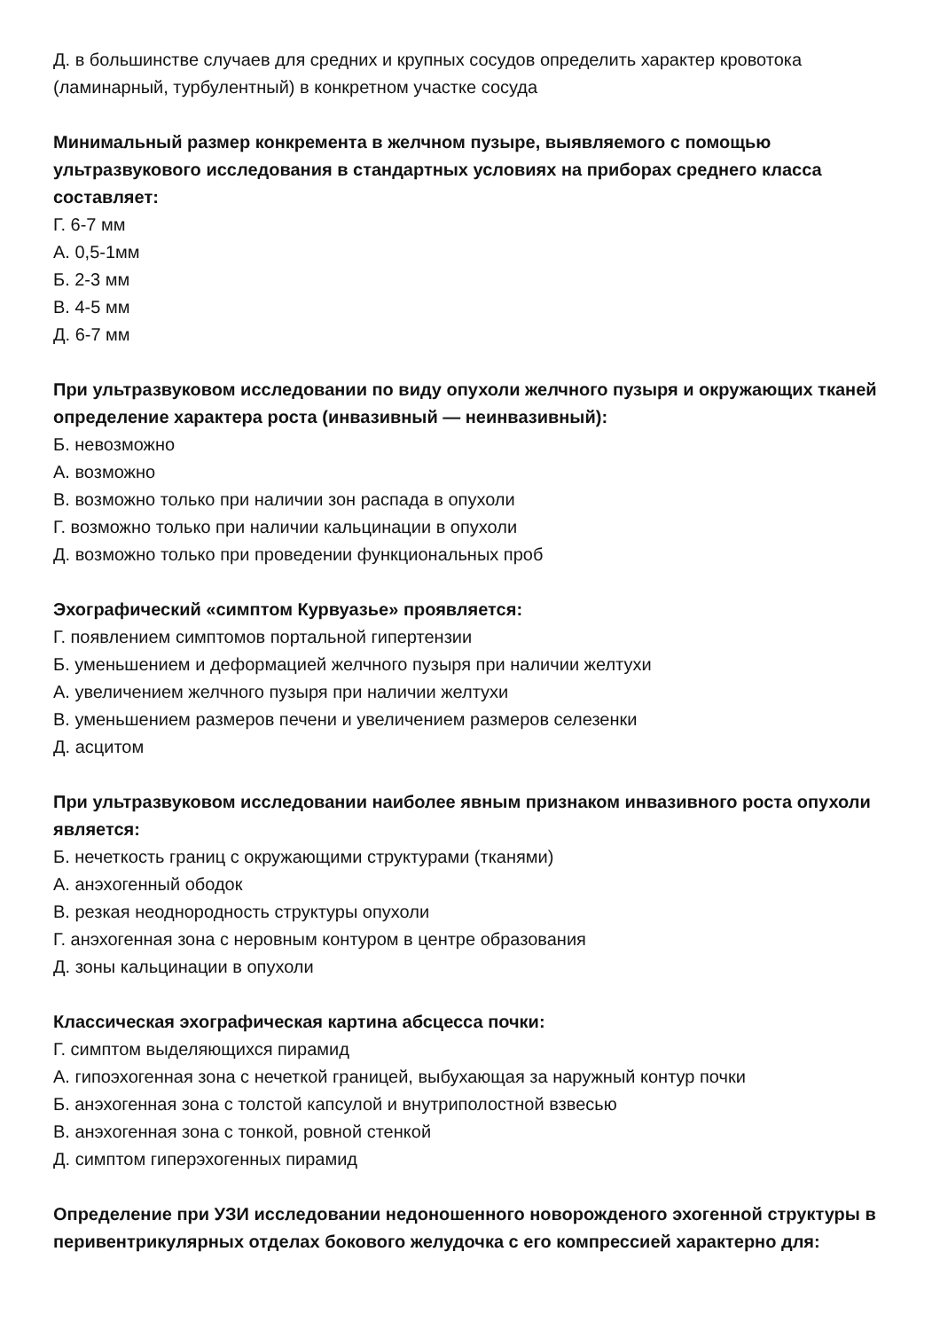Д. в большинстве случаев для средних и крупных сосудов определить характер кровотока (ламинарный, турбулентный) в конкретном участке сосуда
Минимальный размер конкремента в желчном пузыре, выявляемого с помощью ультразвукового исследования в стандартных условиях на приборах среднего класса составляет:
Г. 6-7 мм
А. 0,5-1мм
Б. 2-3 мм
В. 4-5 мм
Д. 6-7 мм
При ультразвуковом исследовании по виду опухоли желчного пузыря и окружающих тканей определение характера роста (инвазивный — неинвазивный):
Б. невозможно
А. возможно
В. возможно только при наличии зон распада в опухоли
Г. возможно только при наличии кальцинации в опухоли
Д. возможно только при проведении функциональных проб
Эхографический «симптом Курвуазье» проявляется:
Г. появлением симптомов портальной гипертензии
Б. уменьшением и деформацией желчного пузыря при наличии желтухи
А. увеличением желчного пузыря при наличии желтухи
В. уменьшением размеров печени и увеличением размеров селезенки
Д. асцитом
При ультразвуковом исследовании наиболее явным признаком инвазивного роста опухоли является:
Б. нечеткость границ с окружающими структурами (тканями)
А. анэхогенный ободок
В. резкая неоднородность структуры опухоли
Г. анэхогенная зона с неровным контуром в центре образования
Д. зоны кальцинации в опухоли
Классическая эхографическая картина абсцесса почки:
Г. симптом выделяющихся пирамид
А. гипоэхогенная зона с нечеткой границей, выбухающая за наружный контур почки
Б. анэхогенная зона с толстой капсулой и внутриполостной взвесью
В. анэхогенная зона с тонкой, ровной стенкой
Д. симптом гиперэхогенных пирамид
Определение при УЗИ исследовании недоношенного новорожденого эхогенной структуры в перивентрикулярных отделах бокового желудочка с его компрессией характерно для: